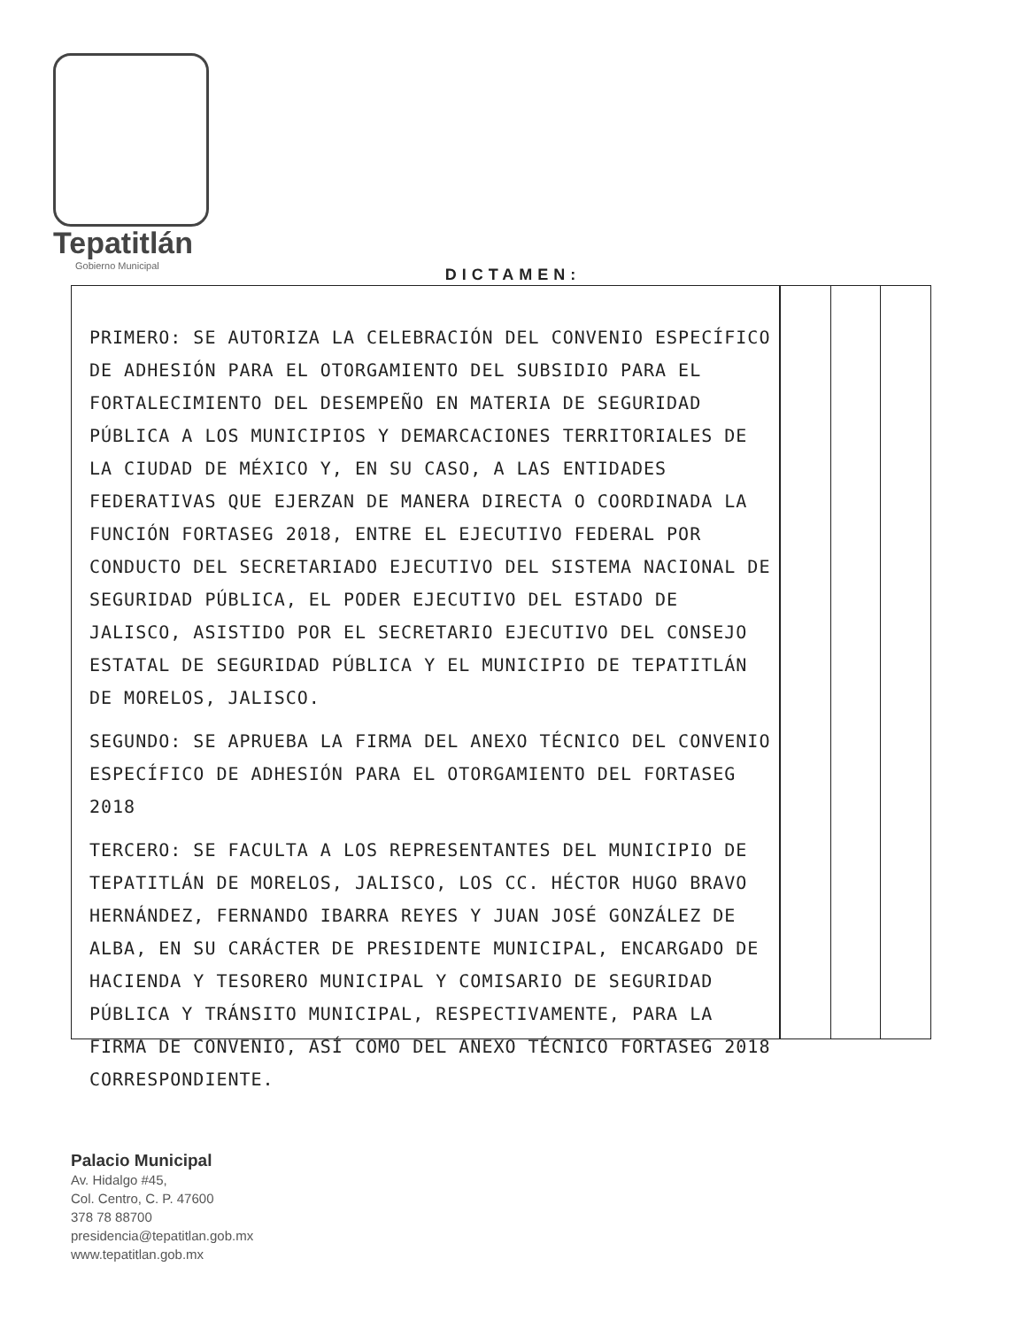Tepatitlán
Gobierno Municipal
DICTAMEN:
PRIMERO: SE AUTORIZA LA CELEBRACIÓN DEL CONVENIO ESPECÍFICO DE ADHESIÓN PARA EL OTORGAMIENTO DEL SUBSIDIO PARA EL FORTALECIMIENTO DEL DESEMPEÑO EN MATERIA DE SEGURIDAD PÚBLICA A LOS MUNICIPIOS Y DEMARCACIONES TERRITORIALES DE LA CIUDAD DE MÉXICO Y, EN SU CASO, A LAS ENTIDADES FEDERATIVAS QUE EJERZAN DE MANERA DIRECTA O COORDINADA LA FUNCIÓN FORTASEG 2018, ENTRE EL EJECUTIVO FEDERAL POR CONDUCTO DEL SECRETARIADO EJECUTIVO DEL SISTEMA NACIONAL DE SEGURIDAD PÚBLICA, EL PODER EJECUTIVO DEL ESTADO DE JALISCO, ASISTIDO POR EL SECRETARIO EJECUTIVO DEL CONSEJO ESTATAL DE SEGURIDAD PÚBLICA Y EL MUNICIPIO DE TEPATITLÁN DE MORELOS, JALISCO.
SEGUNDO: SE APRUEBA LA FIRMA DEL ANEXO TÉCNICO DEL CONVENIO ESPECÍFICO DE ADHESIÓN PARA EL OTORGAMIENTO DEL FORTASEG 2018
TERCERO: SE FACULTA A LOS REPRESENTANTES DEL MUNICIPIO DE TEPATITLÁN DE MORELOS, JALISCO, LOS CC. HÉCTOR HUGO BRAVO HERNÁNDEZ, FERNANDO IBARRA REYES Y JUAN JOSÉ GONZÁLEZ DE ALBA, EN SU CARÁCTER DE PRESIDENTE MUNICIPAL, ENCARGADO DE HACIENDA Y TESORERO MUNICIPAL Y COMISARIO DE SEGURIDAD PÚBLICA Y TRÁNSITO MUNICIPAL, RESPECTIVAMENTE, PARA LA FIRMA DE CONVENIO, ASÍ COMO DEL ANEXO TÉCNICO FORTASEG 2018 CORRESPONDIENTE.
Palacio Municipal
Av. Hidalgo #45,
Col. Centro, C. P. 47600
378 78 88700
presidencia@tepatitlan.gob.mx
www.tepatitlan.gob.mx